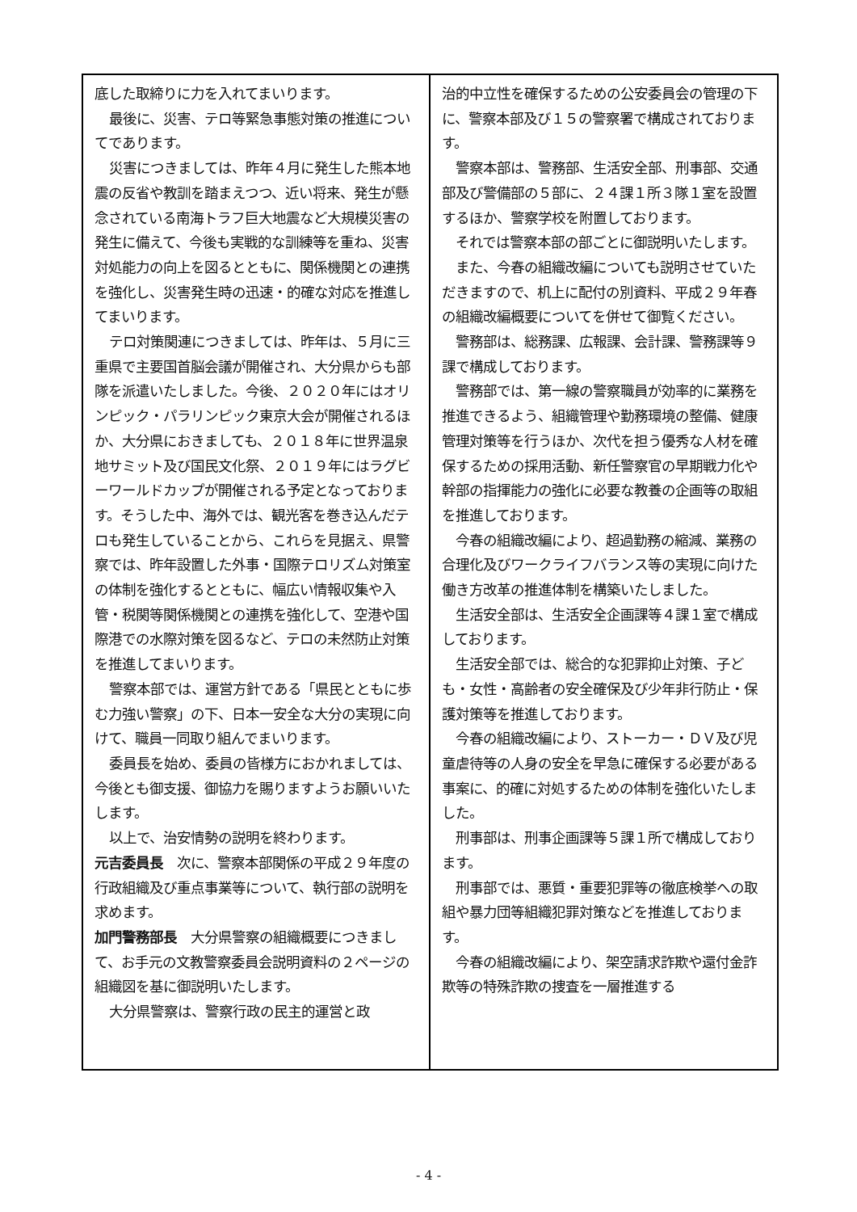底した取締りに力を入れてまいります。
最後に、災害、テロ等緊急事態対策の推進についてであります。
災害につきましては、昨年４月に発生した熊本地震の反省や教訓を踏まえつつ、近い将来、発生が懸念されている南海トラフ巨大地震など大規模災害の発生に備えて、今後も実戦的な訓練等を重ね、災害対処能力の向上を図るとともに、関係機関との連携を強化し、災害発生時の迅速・的確な対応を推進してまいります。
テロ対策関連につきましては、昨年は、５月に三重県で主要国首脳会議が開催され、大分県からも部隊を派遣いたしました。今後、２０２０年にはオリンピック・パラリンピック東京大会が開催されるほか、大分県におきましても、２０１８年に世界温泉地サミット及び国民文化祭、２０１９年にはラグビーワールドカップが開催される予定となっております。そうした中、海外では、観光客を巻き込んだテロも発生していることから、これらを見据え、県警察では、昨年設置した外事・国際テロリズム対策室の体制を強化するとともに、幅広い情報収集や入管・税関等関係機関との連携を強化して、空港や国際港での水際対策を図るなど、テロの未然防止対策を推進してまいります。
警察本部では、運営方針である「県民とともに歩む力強い警察」の下、日本一安全な大分の実現に向けて、職員一同取り組んでまいります。
委員長を始め、委員の皆様方におかれましては、今後とも御支援、御協力を賜りますようお願いいたします。
以上で、治安情勢の説明を終わります。
元吉委員長　次に、警察本部関係の平成２９年度の行政組織及び重点事業等について、執行部の説明を求めます。
加門警務部長　大分県警察の組織概要につきまして、お手元の文教警察委員会説明資料の２ページの組織図を基に御説明いたします。
大分県警察は、警察行政の民主的運営と政
治的中立性を確保するための公安委員会の管理の下に、警察本部及び１５の警察署で構成されております。
警察本部は、警務部、生活安全部、刑事部、交通部及び警備部の５部に、２４課１所３隊１室を設置するほか、警察学校を附置しております。
それでは警察本部の部ごとに御説明いたします。
また、今春の組織改編についても説明させていただきますので、机上に配付の別資料、平成２９年春の組織改編概要についてを併せて御覧ください。
警務部は、総務課、広報課、会計課、警務課等９課で構成しております。
警務部では、第一線の警察職員が効率的に業務を推進できるよう、組織管理や勤務環境の整備、健康管理対策等を行うほか、次代を担う優秀な人材を確保するための採用活動、新任警察官の早期戦力化や幹部の指揮能力の強化に必要な教養の企画等の取組を推進しております。
今春の組織改編により、超過勤務の縮減、業務の合理化及びワークライフバランス等の実現に向けた働き方改革の推進体制を構築いたしました。
生活安全部は、生活安全企画課等４課１室で構成しております。
生活安全部では、総合的な犯罪抑止対策、子ども・女性・高齢者の安全確保及び少年非行防止・保護対策等を推進しております。
今春の組織改編により、ストーカー・ＤＶ及び児童虐待等の人身の安全を早急に確保する必要がある事案に、的確に対処するための体制を強化いたしました。
刑事部は、刑事企画課等５課１所で構成しております。
刑事部では、悪質・重要犯罪等の徹底検挙への取組や暴力団等組織犯罪対策などを推進しております。
今春の組織改編により、架空請求詐欺や還付金詐欺等の特殊詐欺の捜査を一層推進する
- 4 -